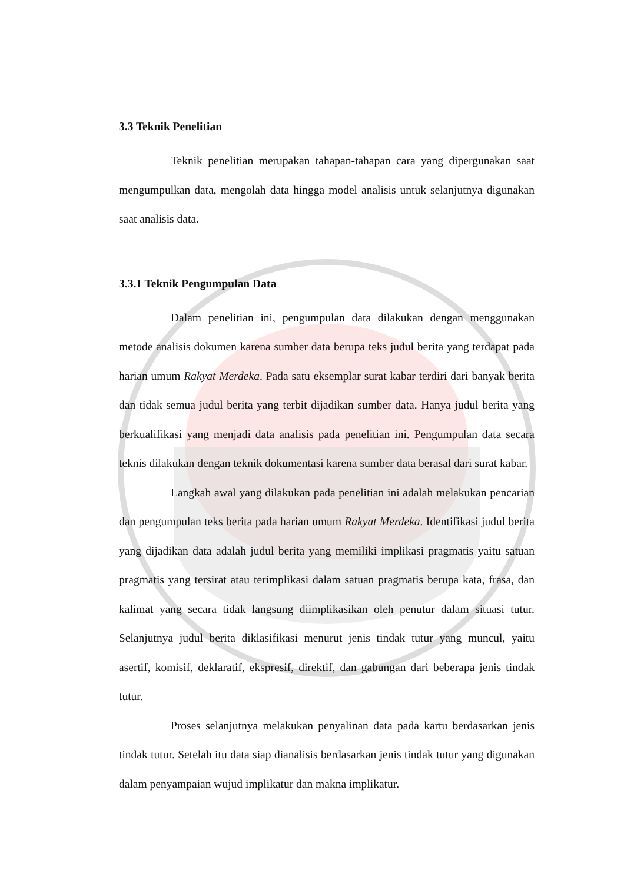3.3 Teknik Penelitian
Teknik penelitian merupakan tahapan-tahapan cara yang dipergunakan saat mengumpulkan data, mengolah data hingga model analisis untuk selanjutnya digunakan saat analisis data.
3.3.1 Teknik Pengumpulan Data
Dalam penelitian ini, pengumpulan data dilakukan dengan menggunakan metode analisis dokumen karena sumber data berupa teks judul berita yang terdapat pada harian umum Rakyat Merdeka. Pada satu eksemplar surat kabar terdiri dari banyak berita dan tidak semua judul berita yang terbit dijadikan sumber data. Hanya judul berita yang berkualifikasi yang menjadi data analisis pada penelitian ini. Pengumpulan data secara teknis dilakukan dengan teknik dokumentasi karena sumber data berasal dari surat kabar.
Langkah awal yang dilakukan pada penelitian ini adalah melakukan pencarian dan pengumpulan teks berita pada harian umum Rakyat Merdeka. Identifikasi judul berita yang dijadikan data adalah judul berita yang memiliki implikasi pragmatis yaitu satuan pragmatis yang tersirat atau terimplikasi dalam satuan pragmatis berupa kata, frasa, dan kalimat yang secara tidak langsung diimplikasikan oleh penutur dalam situasi tutur. Selanjutnya judul berita diklasifikasi menurut jenis tindak tutur yang muncul, yaitu asertif, komisif, deklaratif, ekspresif, direktif, dan gabungan dari beberapa jenis tindak tutur.
Proses selanjutnya melakukan penyalinan data pada kartu berdasarkan jenis tindak tutur. Setelah itu data siap dianalisis berdasarkan jenis tindak tutur yang digunakan dalam penyampaian wujud implikatur dan makna implikatur.